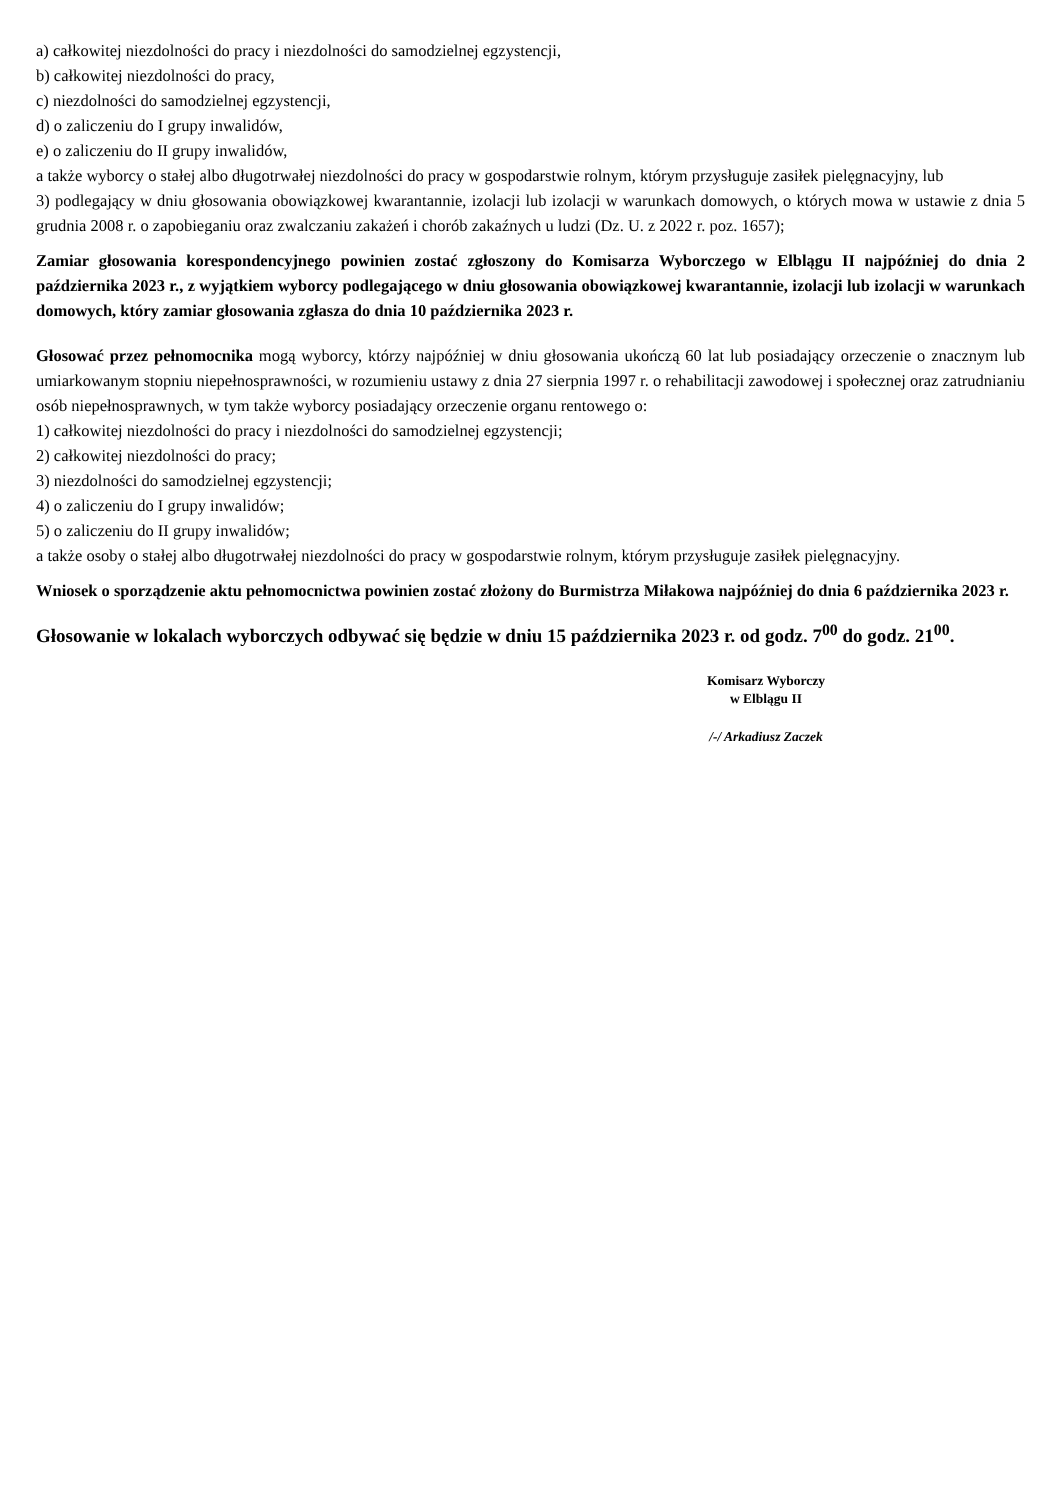a) całkowitej niezdolności do pracy i niezdolności do samodzielnej egzystencji,
b) całkowitej niezdolności do pracy,
c) niezdolności do samodzielnej egzystencji,
d) o zaliczeniu do I grupy inwalidów,
e) o zaliczeniu do II grupy inwalidów,
a także wyborcy o stałej albo długotrwałej niezdolności do pracy w gospodarstwie rolnym, którym przysługuje zasiłek pielęgnacyjny, lub
3) podlegający w dniu głosowania obowiązkowej kwarantannie, izolacji lub izolacji w warunkach domowych, o których mowa w ustawie z dnia 5 grudnia 2008 r. o zapobieganiu oraz zwalczaniu zakażeń i chorób zakaźnych u ludzi (Dz. U. z 2022 r. poz. 1657);
Zamiar głosowania korespondencyjnego powinien zostać zgłoszony do Komisarza Wyborczego w Elblągu II najpóźniej do dnia 2 października 2023 r., z wyjątkiem wyborcy podlegającego w dniu głosowania obowiązkowej kwarantannie, izolacji lub izolacji w warunkach domowych, który zamiar głosowania zgłasza do dnia 10 października 2023 r.
Głosować przez pełnomocnika mogą wyborcy, którzy najpóźniej w dniu głosowania ukończą 60 lat lub posiadający orzeczenie o znacznym lub umiarkowanym stopniu niepełnosprawności, w rozumieniu ustawy z dnia 27 sierpnia 1997 r. o rehabilitacji zawodowej i społecznej oraz zatrudnianiu osób niepełnosprawnych, w tym także wyborcy posiadający orzeczenie organu rentowego o:
1) całkowitej niezdolności do pracy i niezdolności do samodzielnej egzystencji;
2) całkowitej niezdolności do pracy;
3) niezdolności do samodzielnej egzystencji;
4) o zaliczeniu do I grupy inwalidów;
5) o zaliczeniu do II grupy inwalidów;
a także osoby o stałej albo długotrwałej niezdolności do pracy w gospodarstwie rolnym, którym przysługuje zasiłek pielęgnacyjny.
Wniosek o sporządzenie aktu pełnomocnictwa powinien zostać złożony do Burmistrza Miłakowa najpóźniej do dnia 6 października 2023 r.
Głosowanie w lokalach wyborczych odbywać się będzie w dniu 15 października 2023 r. od godz. 7<sup>00</sup> do godz. 21<sup>00</sup>.
Komisarz Wyborczy
w Elblągu II
/-/ Arkadiusz Zaczek